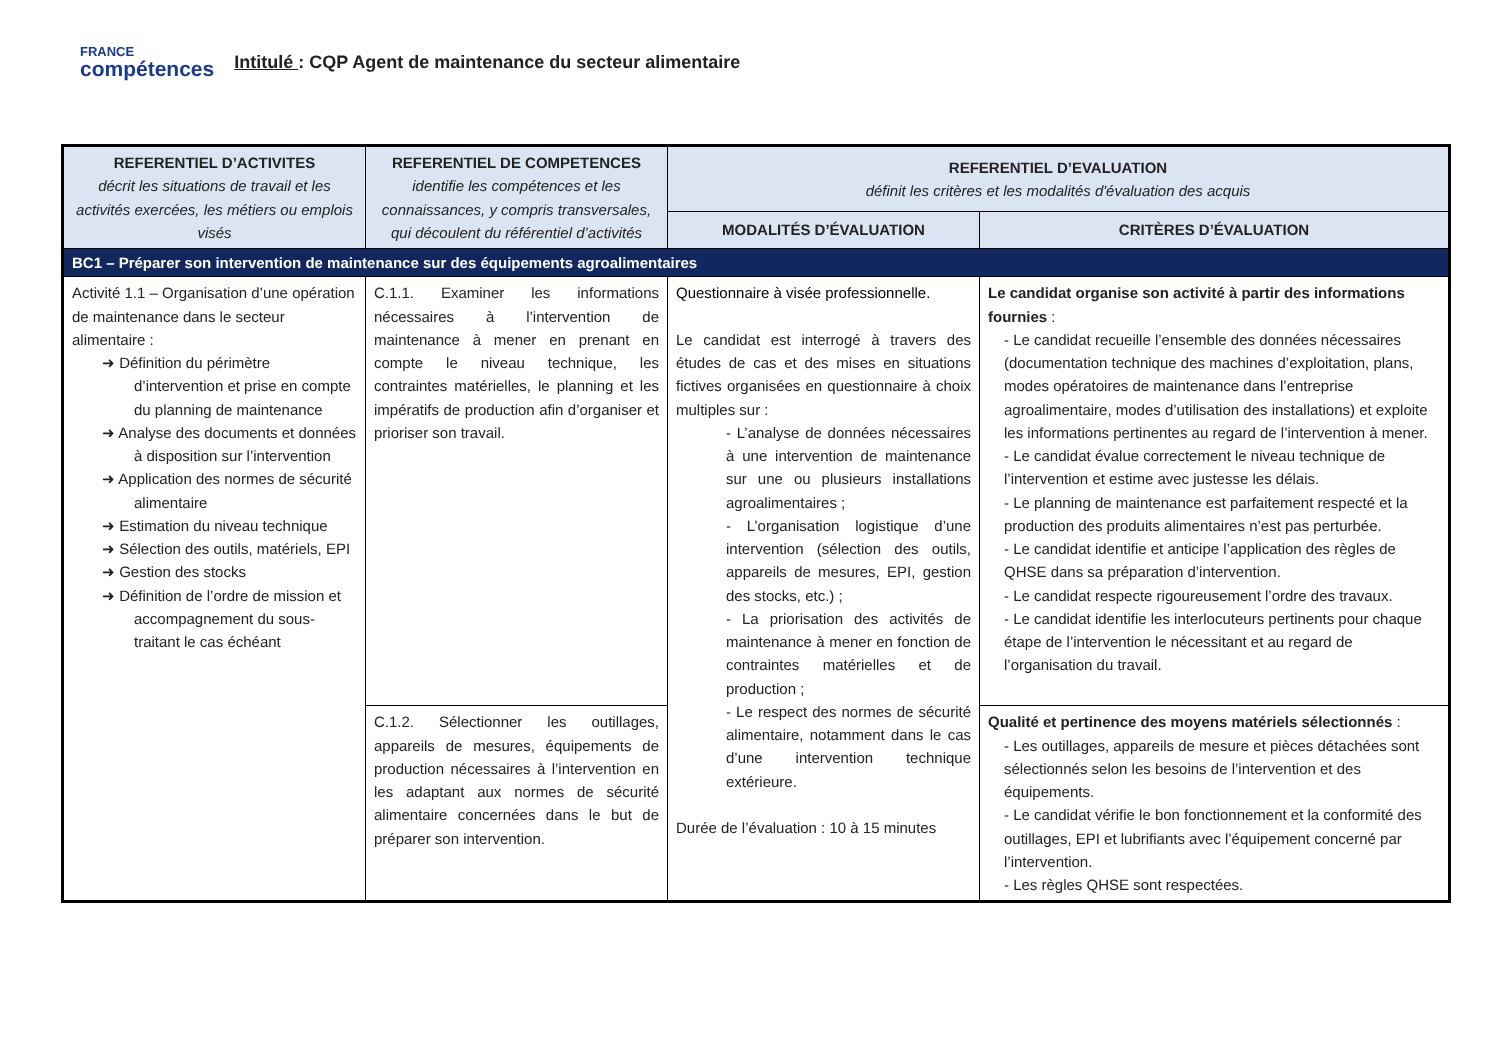FRANCE
compétences
Intitulé : CQP Agent de maintenance du secteur alimentaire
| REFERENTIEL D’ACTIVITES décrit les situations de travail et les activités exercées, les métiers ou emplois visés | REFERENTIEL DE COMPETENCES identifie les compétences et les connaissances, y compris transversales, qui découlent du référentiel d’activités | REFERENTIEL D’EVALUATION définit les critères et les modalités d'évaluation des acquis | |
| --- | --- | --- | --- |
| | | MODALITÉS D’ÉVALUATION | CRITÈRES D’ÉVALUATION |
| BC1 – Préparer son intervention de maintenance sur des équipements agroalimentaires | | | |
| Activité 1.1 – Organisation d’une opération de maintenance dans le secteur alimentaire : ➜ Définition du périmètre d’intervention et prise en compte du planning de maintenance ➜ Analyse des documents et données à disposition sur l’intervention ➜ Application des normes de sécurité alimentaire ➜ Estimation du niveau technique ➜ Sélection des outils, matériels, EPI ➜ Gestion des stocks ➜ Définition de l’ordre de mission et accompagnement du sous-traitant le cas échéant | C.1.1. Examiner les informations nécessaires à l’intervention de maintenance à mener en prenant en compte le niveau technique, les contraintes matérielles, le planning et les impératifs de production afin d’organiser et prioriser son travail. | Questionnaire à visée professionnelle. Le candidat est interrogé à travers des études de cas et des mises en situations fictives organisées en questionnaire à choix multiples sur : - L’analyse de données nécessaires à une intervention de maintenance sur une ou plusieurs installations agroalimentaires ; - L’organisation logistique d’une intervention (sélection des outils, appareils de mesures, EPI, gestion des stocks, etc.) ; - La priorisation des activités de maintenance à mener en fonction de contraintes matérielles et de production ; - Le respect des normes de sécurité alimentaire, notamment dans le cas d’une intervention technique extérieure. Durée de l’évaluation : 10 à 15 minutes | Le candidat organise son activité à partir des informations fournies : - Le candidat recueille l’ensemble des données nécessaires (documentation technique des machines d’exploitation, plans, modes opératoires de maintenance dans l’entreprise agroalimentaire, modes d’utilisation des installations) et exploite les informations pertinentes au regard de l’intervention à mener. - Le candidat évalue correctement le niveau technique de l’intervention et estime avec justesse les délais. - Le planning de maintenance est parfaitement respecté et la production des produits alimentaires n’est pas perturbée. - Le candidat identifie et anticipe l’application des règles de QHSE dans sa préparation d’intervention. - Le candidat respecte rigoureusement l’ordre des travaux. - Le candidat identifie les interlocuteurs pertinents pour chaque étape de l’intervention le nécessitant et au regard de l’organisation du travail. |
| | C.1.2. Sélectionner les outillages, appareils de mesures, équipements de production nécessaires à l’intervention en les adaptant aux normes de sécurité alimentaire concernées dans le but de préparer son intervention. | | Qualité et pertinence des moyens matériels sélectionnés : - Les outillages, appareils de mesure et pièces détachées sont sélectionnés selon les besoins de l’intervention et des équipements. - Le candidat vérifie le bon fonctionnement et la conformité des outillages, EPI et lubrifiants avec l’équipement concerné par l’intervention. - Les règles QHSE sont respectées. |